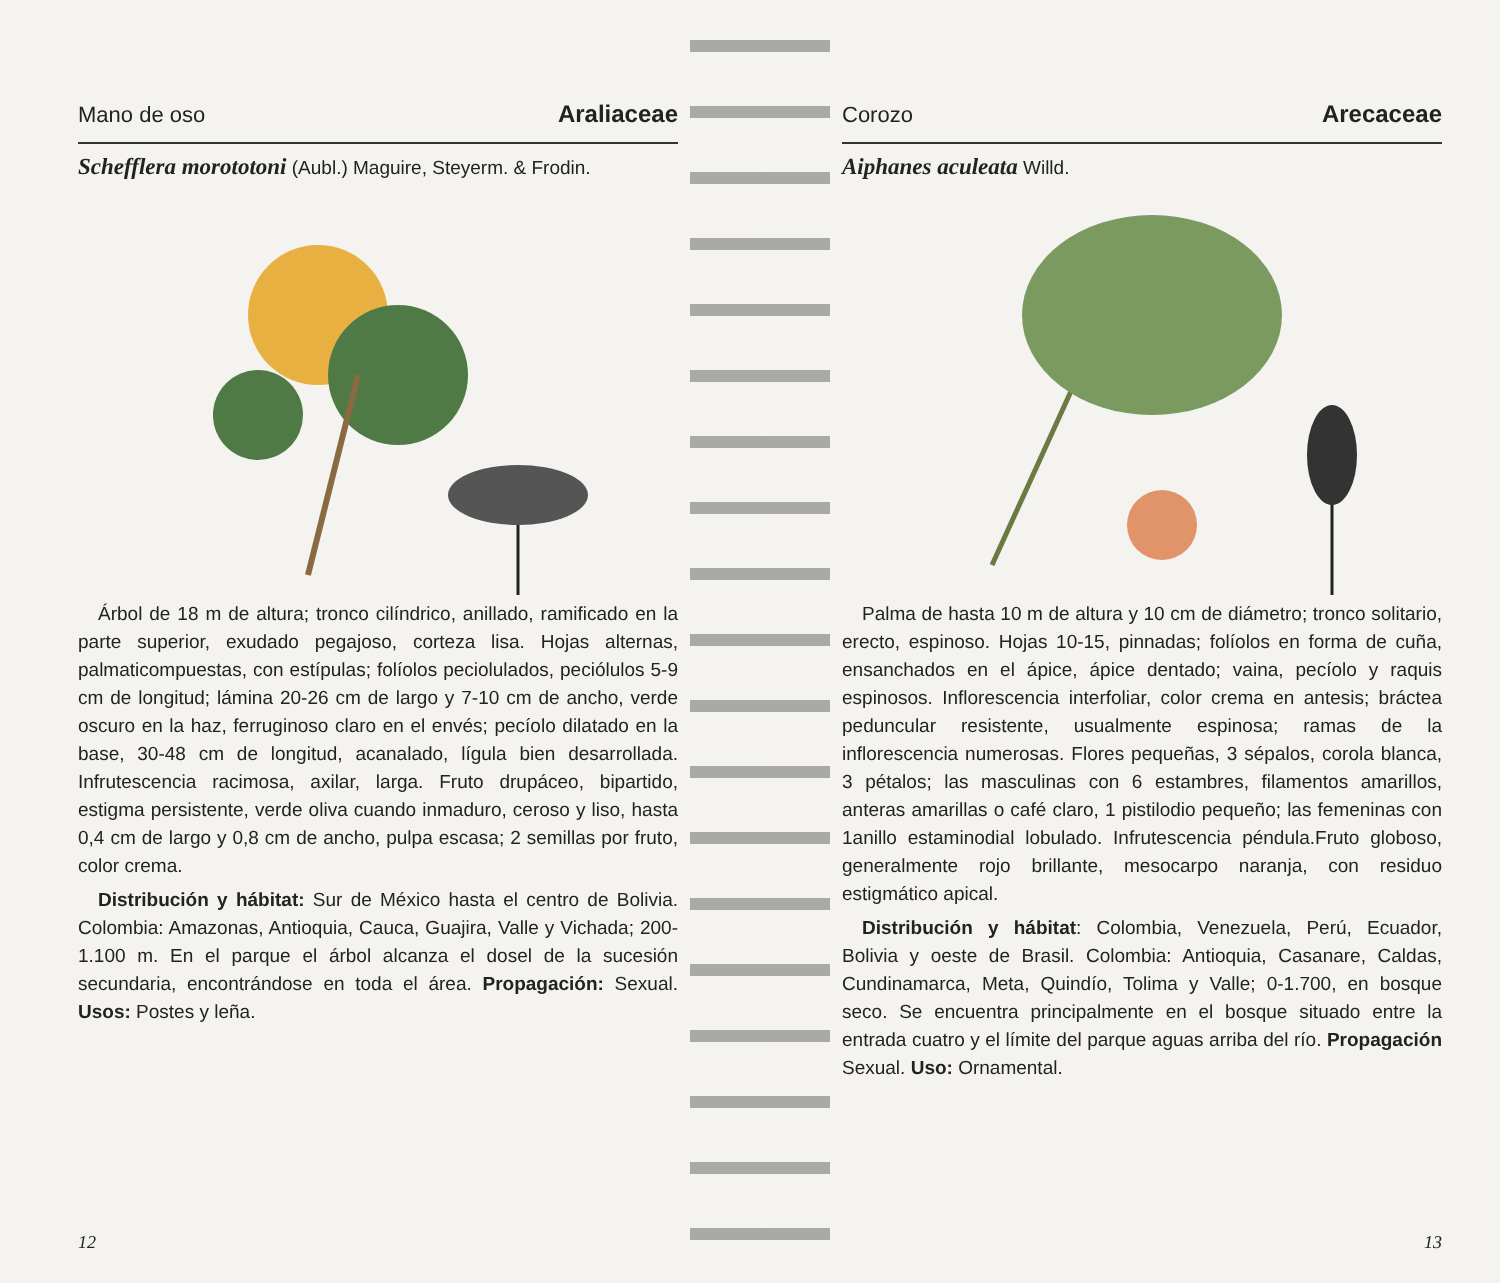Mano de oso Araliaceae
Schefflera morototoni (Aubl.) Maguire, Steyerm. & Frodin.
Árbol de 18 m de altura; tronco cilíndrico, anillado, ramificado en la parte superior, exudado pegajoso, corteza lisa. Hojas alternas, palmaticompuestas, con estípulas; folíolos peciolulados, peciólulos 5-9 cm de longitud; lámina 20-26 cm de largo y 7-10 cm de ancho, verde oscuro en la haz, ferruginoso claro en el envés; pecíolo dilatado en la base, 30-48 cm de longitud, acanalado, lígula bien desarrollada. Infrutescencia racimosa, axilar, larga. Fruto drupáceo, bipartido, estigma persistente, verde oliva cuando inmaduro, ceroso y liso, hasta 0,4 cm de largo y 0,8 cm de ancho, pulpa escasa; 2 semillas por fruto, color crema.
Distribución y hábitat: Sur de México hasta el centro de Bolivia. Colombia: Amazonas, Antioquia, Cauca, Guajira, Valle y Vichada; 200-1.100 m. En el parque el árbol alcanza el dosel de la sucesión secundaria, encontrándose en toda el área. Propagación: Sexual. Usos: Postes y leña.
12
Corozo Arecaceae
Aiphanes aculeata Willd.
Palma de hasta 10 m de altura y 10 cm de diámetro; tronco solitario, erecto, espinoso. Hojas 10-15, pinnadas; folíolos en forma de cuña, ensanchados en el ápice, ápice dentado; vaina, pecíolo y raquis espinosos. Inflorescencia interfoliar, color crema en antesis; bráctea peduncular resistente, usualmente espinosa; ramas de la inflorescencia numerosas. Flores pequeñas, 3 sépalos, corola blanca, 3 pétalos; las masculinas con 6 estambres, filamentos amarillos, anteras amarillas o café claro, 1 pistilodio pequeño; las femeninas con 1anillo estaminodial lobulado. Infrutescencia péndula.Fruto globoso, generalmente rojo brillante, mesocarpo naranja, con residuo estigmático apical.
Distribución y hábitat: Colombia, Venezuela, Perú, Ecuador, Bolivia y oeste de Brasil. Colombia: Antioquia, Casanare, Caldas, Cundinamarca, Meta, Quindío, Tolima y Valle; 0-1.700, en bosque seco. Se encuentra principalmente en el bosque situado entre la entrada cuatro y el límite del parque aguas arriba del río. Propagación Sexual. Uso: Ornamental.
13